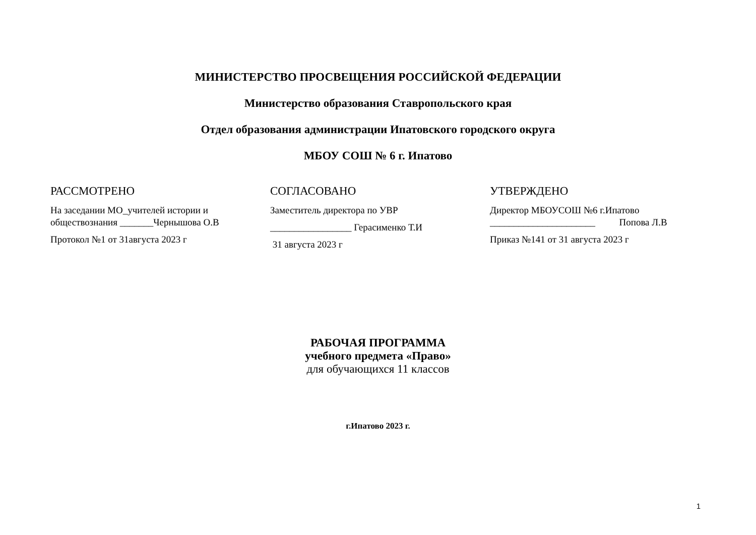МИНИСТЕРСТВО ПРОСВЕЩЕНИЯ РОССИЙСКОЙ ФЕДЕРАЦИИ
Министерство образования Ставропольского края
Отдел образования администрации Ипатовского городского округа
МБОУ СОШ № 6 г. Ипатово
РАССМОТРЕНО
На заседании МО_учителей истории и обществознания _______Чернышова О.В
Протокол №1 от 31августа 2023 г
СОГЛАСОВАНО
Заместитель директора по УВР
_________________ Герасименко Т.И
31 августа 2023 г
УТВЕРЖДЕНО
Директор МБОУСОШ №6 г.Ипатово
______________________ Попова Л.В
Приказ №141 от 31 августа 2023 г
РАБОЧАЯ ПРОГРАММА
учебного предмета «Право»
для обучающихся 11 классов
г.Ипатово 2023 г.
1